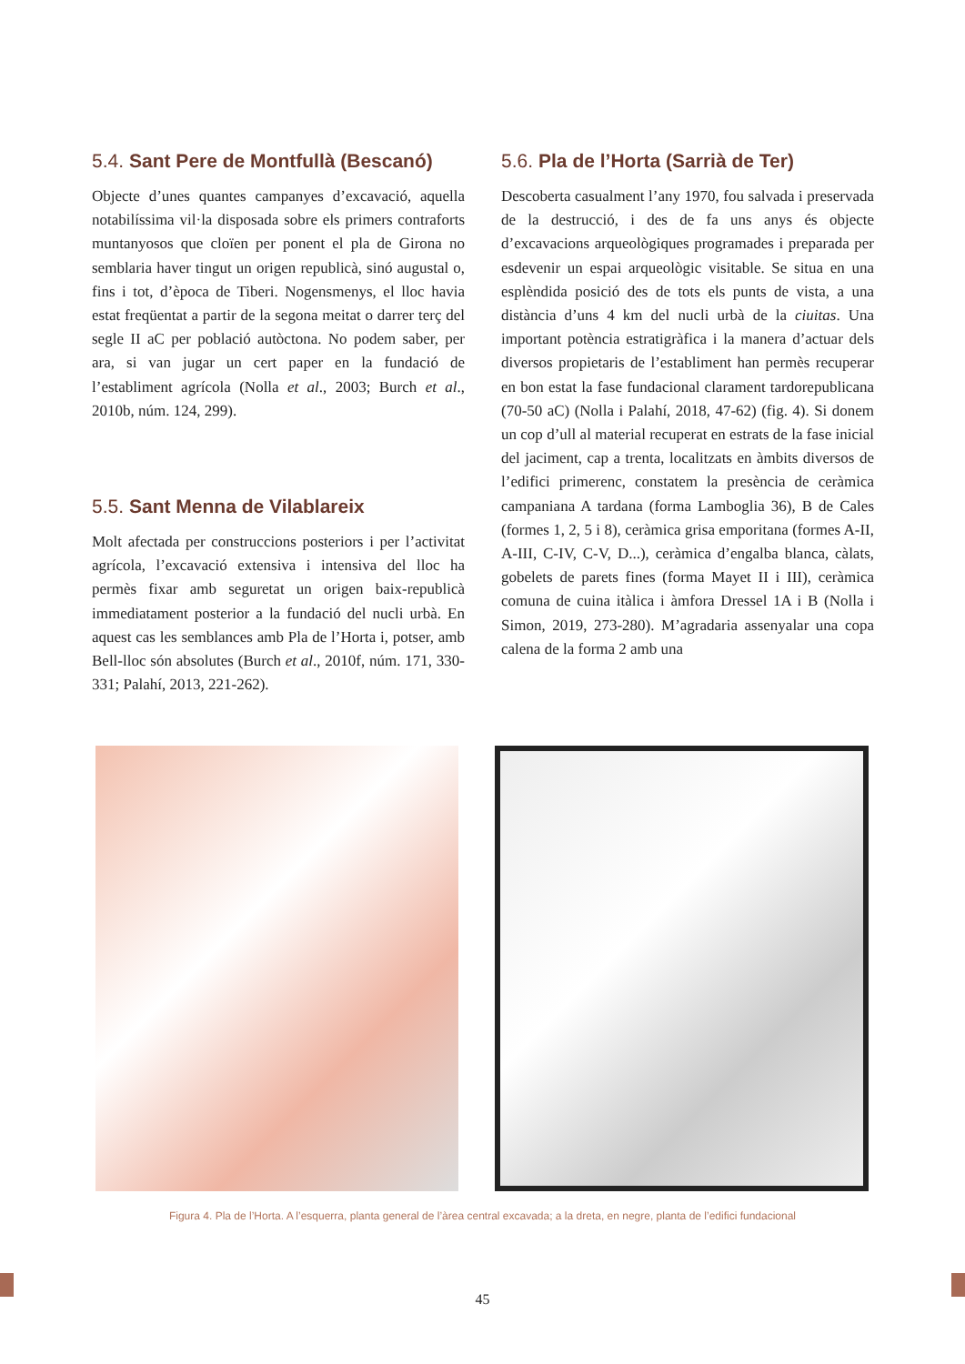5.4. Sant Pere de Montfullà (Bescanó)
Objecte d’unes quantes campanyes d’excavació, aquella notabilíssima vil·la disposada sobre els primers contraforts muntanyosos que cloïen per ponent el pla de Girona no semblaria haver tingut un origen republicà, sinó augustal o, fins i tot, d’època de Tiberi. Nogensmenys, el lloc havia estat freqüentat a partir de la segona meitat o darrer terç del segle II aC per població autòctona. No podem saber, per ara, si van jugar un cert paper en la fundació de l’establiment agrícola (Nolla et al., 2003; Burch et al., 2010b, núm. 124, 299).
5.5. Sant Menna de Vilablareix
Molt afectada per construccions posteriors i per l’activitat agrícola, l’excavació extensiva i intensiva del lloc ha permès fixar amb seguretat un origen baix-republicà immediatament posterior a la fundació del nucli urbà. En aquest cas les semblances amb Pla de l’Horta i, potser, amb Bell-lloc són absolutes (Burch et al., 2010f, núm. 171, 330-331; Palahí, 2013, 221-262).
5.6. Pla de l’Horta (Sarrià de Ter)
Descoberta casualment l’any 1970, fou salvada i preservada de la destrucció, i des de fa uns anys és objecte d’excavacions arqueològiques programades i preparada per esdevenir un espai arqueològic visitable. Se situa en una esplèndida posició des de tots els punts de vista, a una distància d’uns 4 km del nucli urbà de la ciuitas. Una important potència estratigràfica i la manera d’actuar dels diversos propietaris de l’establiment han permès recuperar en bon estat la fase fundacional clarament tardorepublicana (70-50 aC) (Nolla i Palahí, 2018, 47-62) (fig. 4). Si donem un cop d’ull al material recuperat en estrats de la fase inicial del jaciment, cap a trenta, localitzats en àmbits diversos de l’edifici primerenc, constatem la presència de ceràmica campaniana A tardana (forma Lamboglia 36), B de Cales (formes 1, 2, 5 i 8), ceràmica grisa emporitana (formes A-II, A-III, C-IV, C-V, D...), ceràmica d’engalba blanca, càlats, gobelets de parets fines (forma Mayet II i III), ceràmica comuna de cuina itàlica i àmfora Dressel 1A i B (Nolla i Simon, 2019, 273-280). M’agradaria assenyalar una copa calena de la forma 2 amb una
Figura 4. Pla de l’Horta. A l’esquerra, planta general de l’àrea central excavada; a la dreta, en negre, planta de l’edifici fundacional
45